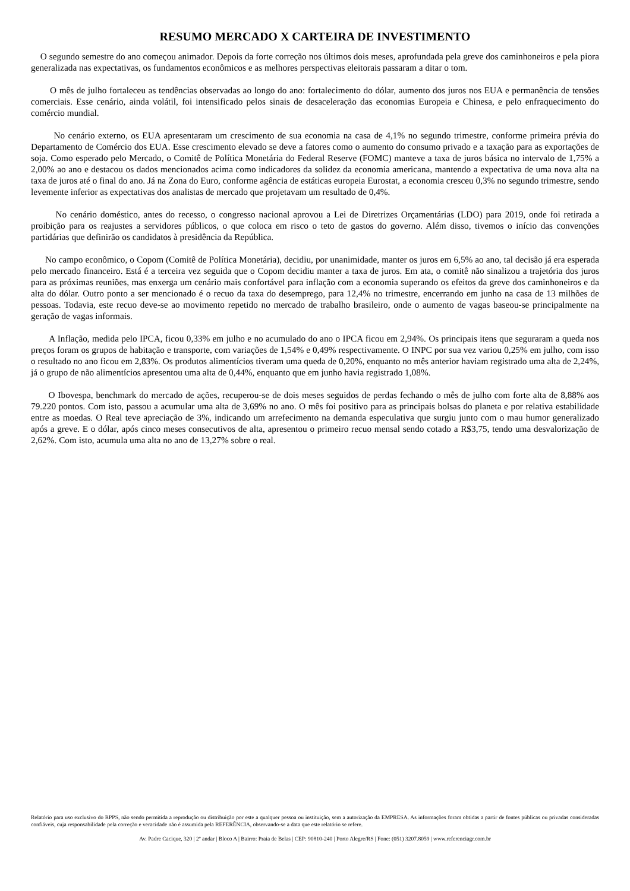RESUMO MERCADO X CARTEIRA DE INVESTIMENTO
O segundo semestre do ano começou animador. Depois da forte correção nos últimos dois meses, aprofundada pela greve dos caminhoneiros e pela piora generalizada nas expectativas, os fundamentos econômicos e as melhores perspectivas eleitorais passaram a ditar o tom.
O mês de julho fortaleceu as tendências observadas ao longo do ano: fortalecimento do dólar, aumento dos juros nos EUA e permanência de tensões comerciais. Esse cenário, ainda volátil, foi intensificado pelos sinais de desaceleração das economias Europeia e Chinesa, e pelo enfraquecimento do comércio mundial.
No cenário externo, os EUA apresentaram um crescimento de sua economia na casa de 4,1% no segundo trimestre, conforme primeira prévia do Departamento de Comércio dos EUA. Esse crescimento elevado se deve a fatores como o aumento do consumo privado e a taxação para as exportações de soja. Como esperado pelo Mercado, o Comitê de Política Monetária do Federal Reserve (FOMC) manteve a taxa de juros básica no intervalo de 1,75% a 2,00% ao ano e destacou os dados mencionados acima como indicadores da solidez da economia americana, mantendo a expectativa de uma nova alta na taxa de juros até o final do ano. Já na Zona do Euro, conforme agência de estáticas europeia Eurostat, a economia cresceu 0,3% no segundo trimestre, sendo levemente inferior as expectativas dos analistas de mercado que projetavam um resultado de 0,4%.
No cenário doméstico, antes do recesso, o congresso nacional aprovou a Lei de Diretrizes Orçamentárias (LDO) para 2019, onde foi retirada a proibição para os reajustes a servidores públicos, o que coloca em risco o teto de gastos do governo. Além disso, tivemos o início das convenções partidárias que definirão os candidatos à presidência da República.
No campo econômico, o Copom (Comitê de Política Monetária), decidiu, por unanimidade, manter os juros em 6,5% ao ano, tal decisão já era esperada pelo mercado financeiro. Está é a terceira vez seguida que o Copom decidiu manter a taxa de juros. Em ata, o comitê não sinalizou a trajetória dos juros para as próximas reuniões, mas enxerga um cenário mais confortável para inflação com a economia superando os efeitos da greve dos caminhoneiros e da alta do dólar. Outro ponto a ser mencionado é o recuo da taxa do desemprego, para 12,4% no trimestre, encerrando em junho na casa de 13 milhões de pessoas. Todavia, este recuo deve-se ao movimento repetido no mercado de trabalho brasileiro, onde o aumento de vagas baseou-se principalmente na geração de vagas informais.
A Inflação, medida pelo IPCA, ficou 0,33% em julho e no acumulado do ano o IPCA ficou em 2,94%. Os principais itens que seguraram a queda nos preços foram os grupos de habitação e transporte, com variações de 1,54% e 0,49% respectivamente. O INPC por sua vez variou 0,25% em julho, com isso o resultado no ano ficou em 2,83%. Os produtos alimentícios tiveram uma queda de 0,20%, enquanto no mês anterior haviam registrado uma alta de 2,24%, já o grupo de não alimentícios apresentou uma alta de 0,44%, enquanto que em junho havia registrado 1,08%.
O Ibovespa, benchmark do mercado de ações, recuperou-se de dois meses seguidos de perdas fechando o mês de julho com forte alta de 8,88% aos 79.220 pontos. Com isto, passou a acumular uma alta de 3,69% no ano. O mês foi positivo para as principais bolsas do planeta e por relativa estabilidade entre as moedas. O Real teve apreciação de 3%, indicando um arrefecimento na demanda especulativa que surgiu junto com o mau humor generalizado após a greve. E o dólar, após cinco meses consecutivos de alta, apresentou o primeiro recuo mensal sendo cotado a R$3,75, tendo uma desvalorização de 2,62%. Com isto, acumula uma alta no ano de 13,27% sobre o real.
Relatório para uso exclusivo do RPPS, não sendo permitida a reprodução ou distribuição por este a qualquer pessoa ou instituição, sem a autorização da EMPRESA. As informações foram obtidas a partir de fontes públicas ou privadas consideradas confiáveis, cuja responsabilidade pela correção e veracidade não é assumida pela REFERÊNCIA, observando-se a data que este relatório se refere.
Av. Padre Cacique, 320 | 2º andar | Bloco A | Bairro: Praia de Belas | CEP: 90810-240 | Porto Alegre/RS | Fone: (051) 3207.8059 | www.referenciagr.com.br